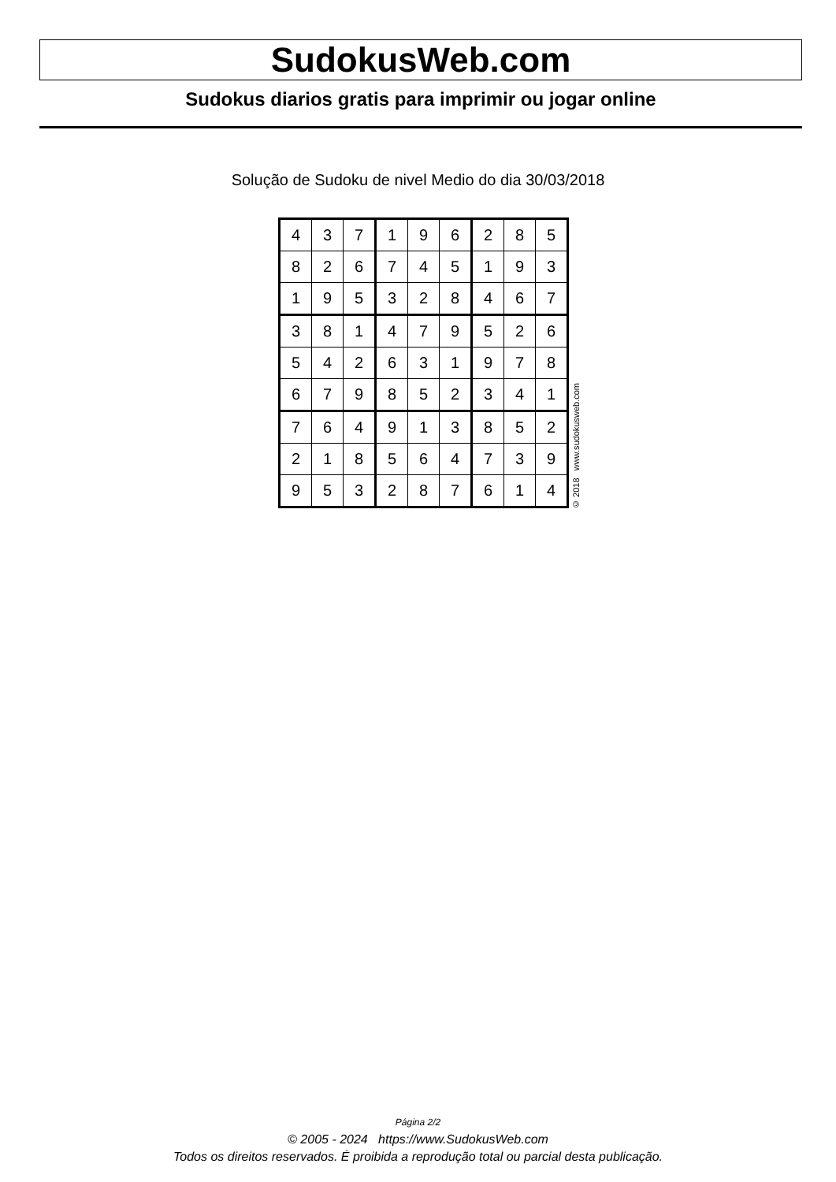SudokusWeb.com
Sudokus diarios gratis para imprimir ou jogar online
Solução de Sudoku de nivel Medio do dia 30/03/2018
| 4 | 3 | 7 | 1 | 9 | 6 | 2 | 8 | 5 |
| 8 | 2 | 6 | 7 | 4 | 5 | 1 | 9 | 3 |
| 1 | 9 | 5 | 3 | 2 | 8 | 4 | 6 | 7 |
| 3 | 8 | 1 | 4 | 7 | 9 | 5 | 2 | 6 |
| 5 | 4 | 2 | 6 | 3 | 1 | 9 | 7 | 8 |
| 6 | 7 | 9 | 8 | 5 | 2 | 3 | 4 | 1 |
| 7 | 6 | 4 | 9 | 1 | 3 | 8 | 5 | 2 |
| 2 | 1 | 8 | 5 | 6 | 4 | 7 | 3 | 9 |
| 9 | 5 | 3 | 2 | 8 | 7 | 6 | 1 | 4 |
© 2018 www.sudokusweb.com
Página 2/2
© 2005 - 2024 https://www.SudokusWeb.com
Todos os direitos reservados. É proibida a reprodução total ou parcial desta publicação.